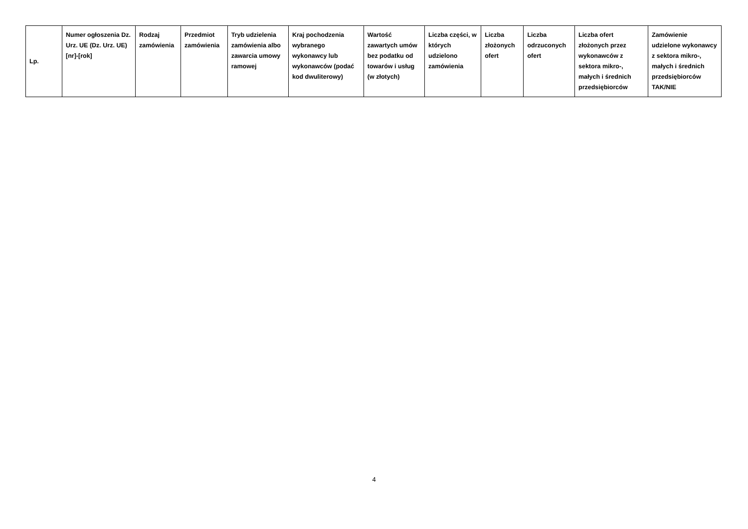| Lp. | Numer ogłoszenia Dz. Urz. UE (Dz. Urz. UE) [nr]-[rok] | Rodzaj zamówienia | Przedmiot zamówienia | Tryb udzielenia zamówienia albo zawarcia umowy ramowej | Kraj pochodzenia wybranego wykonawcy lub wykonawców (podać kod dwuliterowy) | Wartość zawartych umów bez podatku od towarów i usług (w złotych) | Liczba części, w których udzielono zamówienia | Liczba złożonych ofert | Liczba odrzuconych ofert | Liczba ofert złożonych przez wykonawców z sektora mikro-, małych i średnich przedsiębiorców | Zamówienie udzielone wykonawcy z sektora mikro-, małych i średnich przedsiębiorców TAK/NIE |
| --- | --- | --- | --- | --- | --- | --- | --- | --- | --- | --- | --- |
4